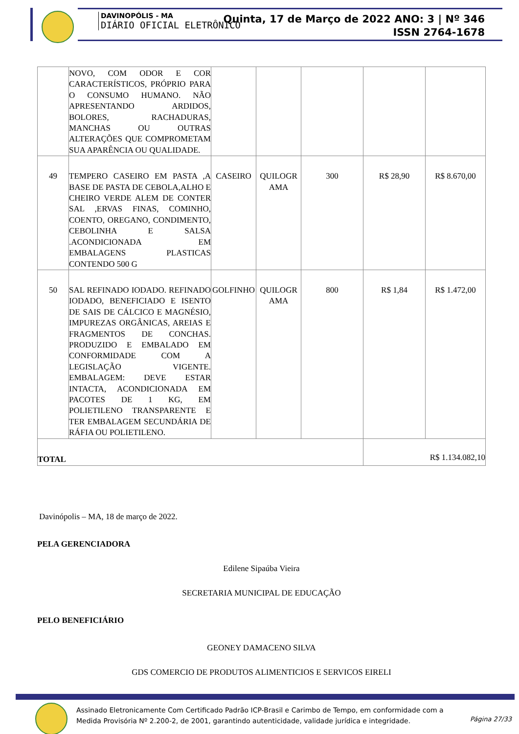DAVINOPÓLIS - MA
DIÁRIO OFICIAL ELETRÔNICO
Quinta, 17 de Março de 2022 ANO: 3 | Nº 346
ISSN 2764-1678
| | NOVO, COM ODOR E COR CARACTERÍSTICOS, PRÓPRIO PARA O CONSUMO HUMANO. NÃO APRESENTANDO ARDIDOS, BOLORES, RACHADURAS, MANCHAS OU OUTRAS ALTERAÇÕES QUE COMPROMETAM SUA APARÊNCIA OU QUALIDADE. | | | | | |
| 49 | TEMPERO CASEIRO EM PASTA ,A BASE DE PASTA DE CEBOLA,ALHO E CHEIRO VERDE ALEM DE CONTER SAL ,ERVAS FINAS, COMINHO, COENTO, OREGANO, CONDIMENTO, CEBOLINHA E SALSA .ACONDICIONADA EM EMBALAGENS PLASTICAS CONTENDO 500 G | CASEIRO | QUILOGR AMA | 300 | R$ 28,90 | R$ 8.670,00 |
| 50 | SAL REFINADO IODADO. REFINADO IODADO, BENEFICIADO E ISENTO DE SAIS DE CÁLCICO E MAGNÉSIO, IMPUREZAS ORGÂNICAS, AREIAS E FRAGMENTOS DE CONCHAS. PRODUZIDO E EMBALADO EM CONFORMIDADE COM A LEGISLAÇÃO VIGENTE. EMBALAGEM: DEVE ESTAR INTACTA, ACONDICIONADA EM PACOTES DE 1 KG, EM POLIETILENO TRANSPARENTE E TER EMBALAGEM SECUNDÁRIA DE RÁFIA OU POLIETILENO. | GOLFINHO | QUILOGR AMA | 800 | R$ 1,84 | R$ 1.472,00 |
| TOTAL | | | | | R$ 1.134.082,10 | |
Davinópolis – MA, 18 de março de 2022.
PELA GERENCIADORA
Edilene Sipaúba Vieira
SECRETARIA MUNICIPAL DE EDUCAÇÃO
PELO BENEFICIÁRIO
GEONEY DAMACENO SILVA
GDS COMERCIO DE PRODUTOS ALIMENTICIOS E SERVICOS EIRELI
Assinado Eletronicamente Com Certificado Padrão ICP-Brasil e Carimbo de Tempo, em conformidade com a
Medida Provisória Nº 2.200-2, de 2001, garantindo autenticidade, validade jurídica e integridade.
Página 27/33